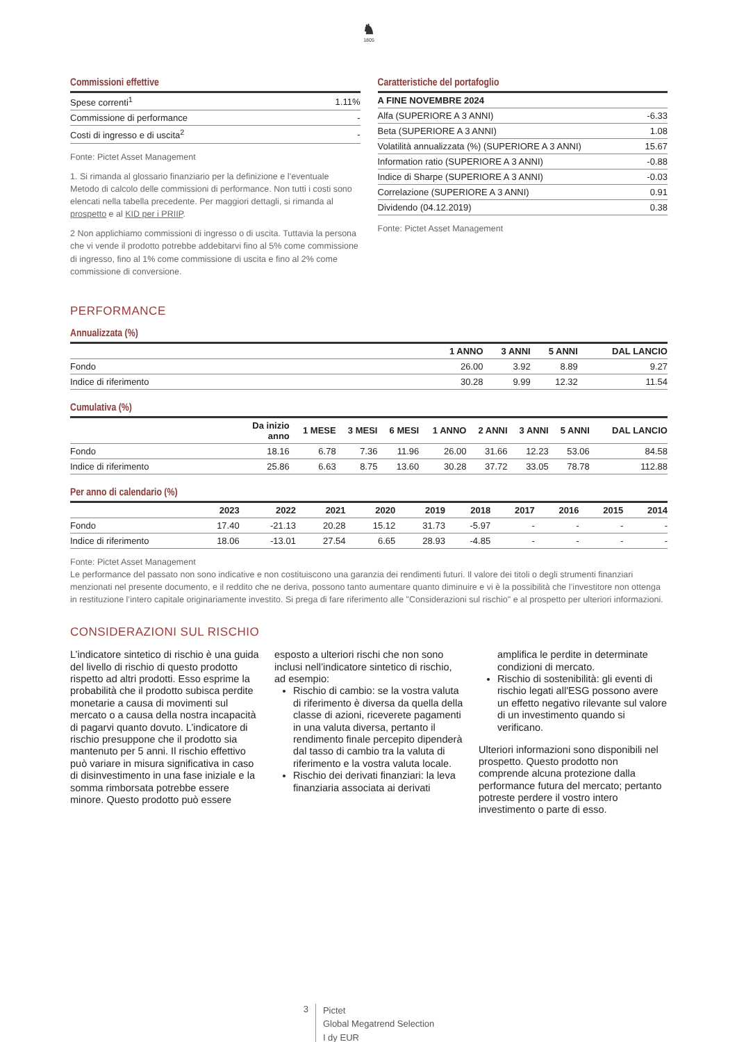♞
1805
Commissioni effettive
| Spese correnti<sup>1</sup> | 1.11% |
| Commissione di performance | - |
| Costi di ingresso e di uscita<sup>2</sup> | - |
Fonte: Pictet Asset Management
1. Si rimanda al glossario finanziario per la definizione e l’eventuale Metodo di calcolo delle commissioni di performance. Non tutti i costi sono elencati nella tabella precedente. Per maggiori dettagli, si rimanda al prospetto e al KID per i PRIIP.
2 Non applichiamo commissioni di ingresso o di uscita. Tuttavia la persona che vi vende il prodotto potrebbe addebitarvi fino al 5% come commissione di ingresso, fino al 1% come commissione di uscita e fino al 2% come commissione di conversione.
Caratteristiche del portafoglio
| A FINE NOVEMBRE 2024 | |
| --- | --- |
| Alfa (SUPERIORE A 3 ANNI) | -6.33 |
| Beta (SUPERIORE A 3 ANNI) | 1.08 |
| Volatilità annualizzata (%) (SUPERIORE A 3 ANNI) | 15.67 |
| Information ratio (SUPERIORE A 3 ANNI) | -0.88 |
| Indice di Sharpe (SUPERIORE A 3 ANNI) | -0.03 |
| Correlazione (SUPERIORE A 3 ANNI) | 0.91 |
| Dividendo (04.12.2019) | 0.38 |
Fonte: Pictet Asset Management
PERFORMANCE
Annualizzata (%)
| | 1 ANNO | 3 ANNI | 5 ANNI | DAL LANCIO |
| --- | --- | --- | --- | --- |
| Fondo | 26.00 | 3.92 | 8.89 | 9.27 |
| Indice di riferimento | 30.28 | 9.99 | 12.32 | 11.54 |
Cumulativa (%)
| | Da inizio anno | 1 MESE | 3 MESI | 6 MESI | 1 ANNO | 2 ANNI | 3 ANNI | 5 ANNI | DAL LANCIO |
| --- | --- | --- | --- | --- | --- | --- | --- | --- | --- |
| Fondo | 18.16 | 6.78 | 7.36 | 11.96 | 26.00 | 31.66 | 12.23 | 53.06 | 84.58 |
| Indice di riferimento | 25.86 | 6.63 | 8.75 | 13.60 | 30.28 | 37.72 | 33.05 | 78.78 | 112.88 |
Per anno di calendario (%)
| | 2023 | 2022 | 2021 | 2020 | 2019 | 2018 | 2017 | 2016 | 2015 | 2014 |
| --- | --- | --- | --- | --- | --- | --- | --- | --- | --- | --- |
| Fondo | 17.40 | -21.13 | 20.28 | 15.12 | 31.73 | -5.97 | - | - | - | - |
| Indice di riferimento | 18.06 | -13.01 | 27.54 | 6.65 | 28.93 | -4.85 | - | - | - | - |
Fonte: Pictet Asset Management
Le performance del passato non sono indicative e non costituiscono una garanzia dei rendimenti futuri. Il valore dei titoli o degli strumenti finanziari menzionati nel presente documento, e il reddito che ne deriva, possono tanto aumentare quanto diminuire e vi è la possibilità che l’investitore non ottenga in restituzione l’intero capitale originariamente investito. Si prega di fare riferimento alle "Considerazioni sul rischio" e al prospetto per ulteriori informazioni.
CONSIDERAZIONI SUL RISCHIO
L’indicatore sintetico di rischio è una guida del livello di rischio di questo prodotto rispetto ad altri prodotti. Esso esprime la probabilità che il prodotto subisca perdite monetarie a causa di movimenti sul mercato o a causa della nostra incapacità di pagarvi quanto dovuto. L’indicatore di rischio presuppone che il prodotto sia mantenuto per 5 anni. Il rischio effettivo può variare in misura significativa in caso di disinvestimento in una fase iniziale e la somma rimborsata potrebbe essere minore. Questo prodotto può essere esposto a ulteriori rischi che non sono inclusi nell’indicatore sintetico di rischio, ad esempio:
Rischio di cambio: se la vostra valuta di riferimento è diversa da quella della classe di azioni, riceverete pagamenti in una valuta diversa, pertanto il rendimento finale percepito dipenderà dal tasso di cambio tra la valuta di riferimento e la vostra valuta locale.
Rischio dei derivati finanziari: la leva finanziaria associata ai derivati amplifica le perdite in determinate condizioni di mercato.
Rischio di sostenibilità: gli eventi di rischio legati all'ESG possono avere un effetto negativo rilevante sul valore di un investimento quando si verificano.
Ulteriori informazioni sono disponibili nel prospetto. Questo prodotto non comprende alcuna protezione dalla performance futura del mercato; pertanto potreste perdere il vostro intero investimento o parte di esso.
3
Pictet
Global Megatrend Selection
I dy EUR